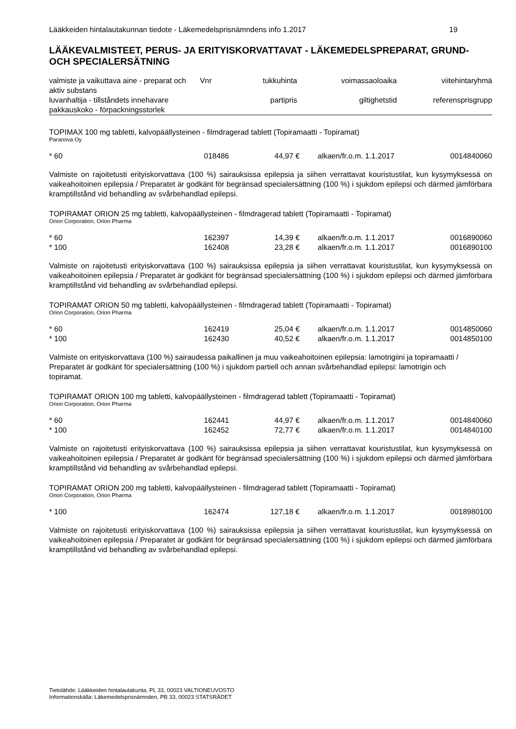Lääkkeiden hintalautakunnan tiedote - Läkemedelsprisnämndens info 1.2017 19
LÄÄKEVALMISTEET, PERUS- JA ERITYISKORVATTAVAT - LÄKEMEDELSPREPARAT, GRUND- OCH SPECIALERSÄTNING
| valmiste ja vaikuttava aine - preparat och aktiv substans | Vnr | tukkuhinta | voimassaoloaika | viitehintaryhmä |
| --- | --- | --- | --- | --- |
| luvanhaltija - tillståndets innehavare | | partipris | giltighetstid | referensprisgrupp |
| pakkauskoko - förpackningsstorlek | | | | |
TOPIMAX 100 mg tabletti, kalvopäällysteinen - filmdragerad tablett (Topiramaatti - Topiramat)
Paranova Oy
| * 60 | 018486 | 44,97 € | alkaen/fr.o.m. 1.1.2017 | 0014840060 |
Valmiste on rajoitetusti erityiskorvattava (100 %) sairauksissa epilepsia ja siihen verrattavat kouristustilat, kun kysymyksessä on vaikeahoitoinen epilepsia / Preparatet är godkänt för begränsad specialersättning (100 %) i sjukdom epilepsi och därmed jämförbara kramptillstånd vid behandling av svårbehandlad epilepsi.
TOPIRAMAT ORION 25 mg tabletti, kalvopäällysteinen - filmdragerad tablett (Topiramaatti - Topiramat)
Orion Corporation, Orion Pharma
| * 60 | 162397 | 14,39 € | alkaen/fr.o.m. 1.1.2017 | 0016890060 |
| * 100 | 162408 | 23,28 € | alkaen/fr.o.m. 1.1.2017 | 0016890100 |
Valmiste on rajoitetusti erityiskorvattava (100 %) sairauksissa epilepsia ja siihen verrattavat kouristustilat, kun kysymyksessä on vaikeahoitoinen epilepsia / Preparatet är godkänt för begränsad specialersättning (100 %) i sjukdom epilepsi och därmed jämförbara kramptillstånd vid behandling av svårbehandlad epilepsi.
TOPIRAMAT ORION 50 mg tabletti, kalvopäällysteinen - filmdragerad tablett (Topiramaatti - Topiramat)
Orion Corporation, Orion Pharma
| * 60 | 162419 | 25,04 € | alkaen/fr.o.m. 1.1.2017 | 0014850060 |
| * 100 | 162430 | 40,52 € | alkaen/fr.o.m. 1.1.2017 | 0014850100 |
Valmiste on erityiskorvattava (100 %) sairaudessa paikallinen ja muu vaikeahoitoinen epilepsia: lamotrigiini ja topiramaatti / Preparatet är godkänt för specialersättning (100 %) i sjukdom partiell och annan svårbehandlad epilepsi: lamotrigin och topiramat.
TOPIRAMAT ORION 100 mg tabletti, kalvopäällysteinen - filmdragerad tablett (Topiramaatti - Topiramat)
Orion Corporation, Orion Pharma
| * 60 | 162441 | 44,97 € | alkaen/fr.o.m. 1.1.2017 | 0014840060 |
| * 100 | 162452 | 72,77 € | alkaen/fr.o.m. 1.1.2017 | 0014840100 |
Valmiste on rajoitetusti erityiskorvattava (100 %) sairauksissa epilepsia ja siihen verrattavat kouristustilat, kun kysymyksessä on vaikeahoitoinen epilepsia / Preparatet är godkänt för begränsad specialersättning (100 %) i sjukdom epilepsi och därmed jämförbara kramptillstånd vid behandling av svårbehandlad epilepsi.
TOPIRAMAT ORION 200 mg tabletti, kalvopäällysteinen - filmdragerad tablett (Topiramaatti - Topiramat)
Orion Corporation, Orion Pharma
| * 100 | 162474 | 127,18 € | alkaen/fr.o.m. 1.1.2017 | 0018980100 |
Valmiste on rajoitetusti erityiskorvattava (100 %) sairauksissa epilepsia ja siihen verrattavat kouristustilat, kun kysymyksessä on vaikeahoitoinen epilepsia / Preparatet är godkänt för begränsad specialersättning (100 %) i sjukdom epilepsi och därmed jämförbara kramptillstånd vid behandling av svårbehandlad epilepsi.
Tietolähde: Lääkkeiden hintalautakunta, PL 33, 00023 VALTIONEUVOSTO
Informationskälla: Läkemedelsprisnämnden, PB 33, 00023 STATSRÅDET